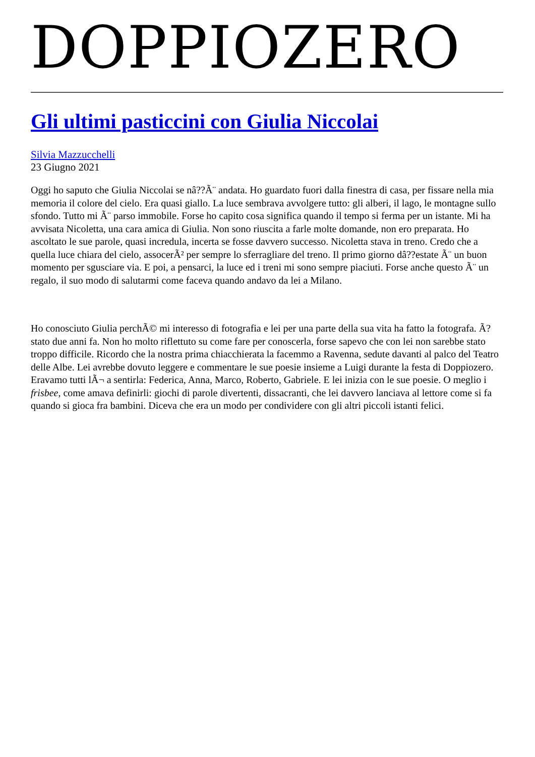DOPPIOZERO
Gli ultimi pasticcini con Giulia Niccolai
Silvia Mazzucchelli
23 Giugno 2021
Oggi ho saputo che Giulia Niccolai se nâ??Ã¨ andata. Ho guardato fuori dalla finestra di casa, per fissare nella mia memoria il colore del cielo. Era quasi giallo. La luce sembrava avvolgere tutto: gli alberi, il lago, le montagne sullo sfondo. Tutto mi Ã¨ parso immobile. Forse ho capito cosa significa quando il tempo si ferma per un istante. Mi ha avvisata Nicoletta, una cara amica di Giulia. Non sono riuscita a farle molte domande, non ero preparata. Ho ascoltato le sue parole, quasi incredula, incerta se fosse davvero successo. Nicoletta stava in treno. Credo che a quella luce chiara del cielo, assocerÃ² per sempre lo sferragliare del treno. Il primo giorno dâ??estate Ã¨ un buon momento per sgusciare via. E poi, a pensarci, la luce ed i treni mi sono sempre piaciuti. Forse anche questo Ã¨ un regalo, il suo modo di salutarmi come faceva quando andavo da lei a Milano.
Ho conosciuto Giulia perchÃ© mi interesso di fotografia e lei per una parte della sua vita ha fatto la fotografa. Ã? stato due anni fa. Non ho molto riflettuto su come fare per conoscerla, forse sapevo che con lei non sarebbe stato troppo difficile. Ricordo che la nostra prima chiacchierata la facemmo a Ravenna, sedute davanti al palco del Teatro delle Albe. Lei avrebbe dovuto leggere e commentare le sue poesie insieme a Luigi durante la festa di Doppiozero. Eravamo tutti lÃ¬ a sentirla: Federica, Anna, Marco, Roberto, Gabriele. E lei inizia con le sue poesie. O meglio i frisbee, come amava definirli: giochi di parole divertenti, dissacranti, che lei davvero lanciava al lettore come si fa quando si gioca fra bambini. Diceva che era un modo per condividere con gli altri piccoli istanti felici.